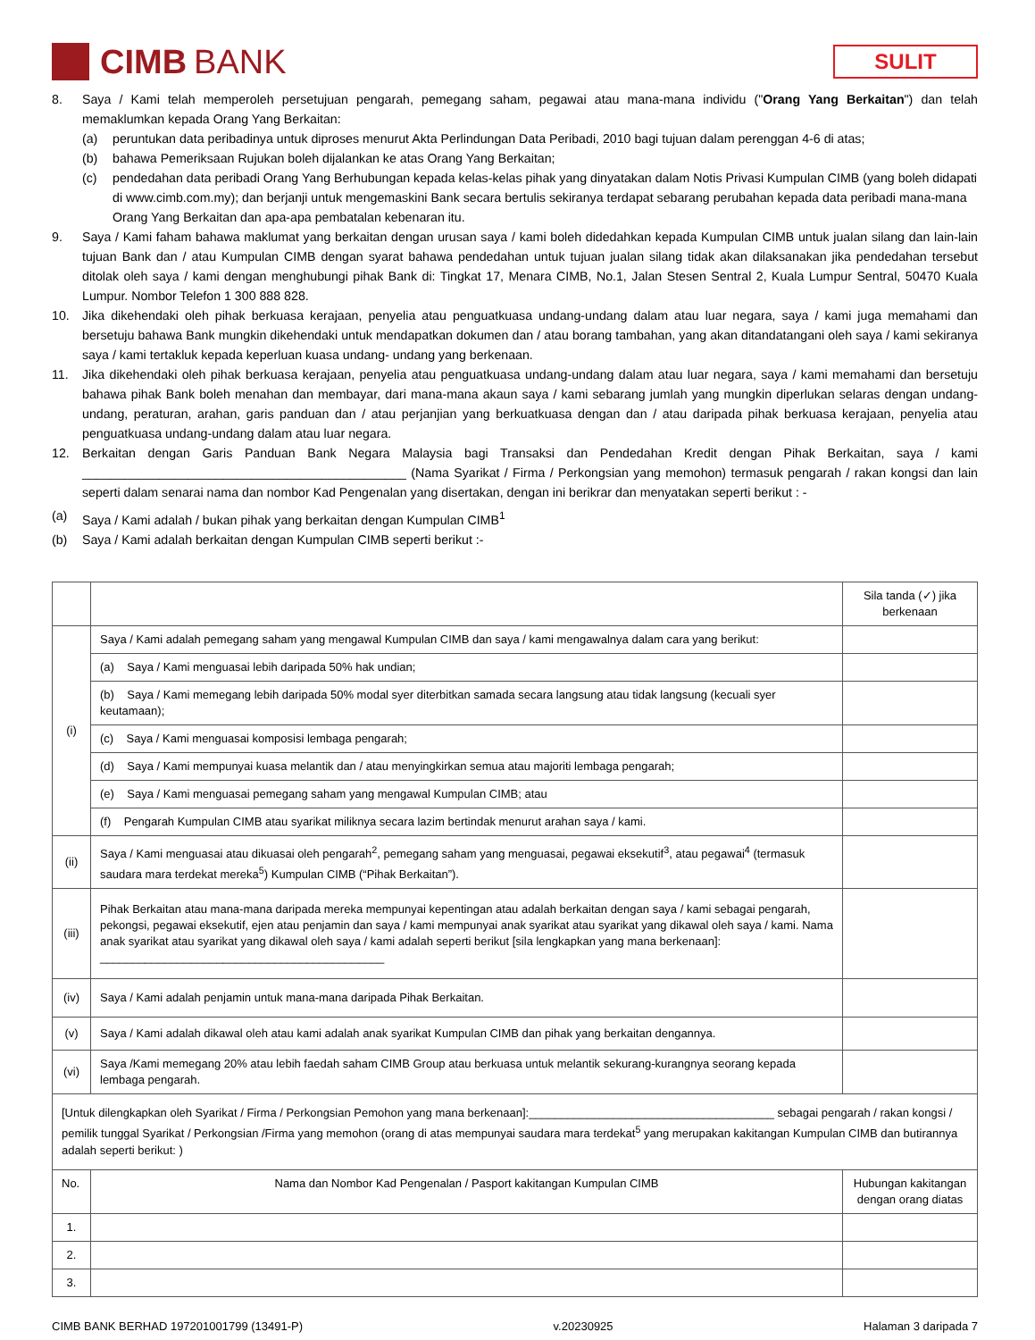CIMB BANK
SULIT
8. Saya / Kami telah memperoleh persetujuan pengarah, pemegang saham, pegawai atau mana-mana individu ("Orang Yang Berkaitan") dan telah memaklumkan kepada Orang Yang Berkaitan:
(a) peruntukan data peribadinya untuk diproses menurut Akta Perlindungan Data Peribadi, 2010 bagi tujuan dalam perenggan 4-6 di atas;
(b) bahawa Pemeriksaan Rujukan boleh dijalankan ke atas Orang Yang Berkaitan;
(c) pendedahan data peribadi Orang Yang Berhubungan kepada kelas-kelas pihak yang dinyatakan dalam Notis Privasi Kumpulan CIMB (yang boleh didapati di www.cimb.com.my); dan berjanji untuk mengemaskini Bank secara bertulis sekiranya terdapat sebarang perubahan kepada data peribadi mana-mana Orang Yang Berkaitan dan apa-apa pembatalan kebenaran itu.
9. Saya / Kami faham bahawa maklumat yang berkaitan dengan urusan saya / kami boleh didedahkan kepada Kumpulan CIMB untuk jualan silang dan lain-lain tujuan Bank dan / atau Kumpulan CIMB dengan syarat bahawa pendedahan untuk tujuan jualan silang tidak akan dilaksanakan jika pendedahan tersebut ditolak oleh saya / kami dengan menghubungi pihak Bank di: Tingkat 17, Menara CIMB, No.1, Jalan Stesen Sentral 2, Kuala Lumpur Sentral, 50470 Kuala Lumpur. Nombor Telefon 1 300 888 828.
10. Jika dikehendaki oleh pihak berkuasa kerajaan, penyelia atau penguatkuasa undang-undang dalam atau luar negara, saya / kami juga memahami dan bersetuju bahawa Bank mungkin dikehendaki untuk mendapatkan dokumen dan / atau borang tambahan, yang akan ditandatangani oleh saya / kami sekiranya saya / kami tertakluk kepada keperluan kuasa undang- undang yang berkenaan.
11. Jika dikehendaki oleh pihak berkuasa kerajaan, penyelia atau penguatkuasa undang-undang dalam atau luar negara, saya / kami memahami dan bersetuju bahawa pihak Bank boleh menahan dan membayar, dari mana-mana akaun saya / kami sebarang jumlah yang mungkin diperlukan selaras dengan undang-undang, peraturan, arahan, garis panduan dan / atau perjanjian yang berkuatkuasa dengan dan / atau daripada pihak berkuasa kerajaan, penyelia atau penguatkuasa undang-undang dalam atau luar negara.
12. Berkaitan dengan Garis Panduan Bank Negara Malaysia bagi Transaksi dan Pendedahan Kredit dengan Pihak Berkaitan, saya / kami ______________________________________________ (Nama Syarikat / Firma / Perkongsian yang memohon) termasuk pengarah / rakan kongsi dan lain seperti dalam senarai nama dan nombor Kad Pengenalan yang disertakan, dengan ini berikrar dan menyatakan seperti berikut : -
(a) Saya / Kami adalah / bukan pihak yang berkaitan dengan Kumpulan CIMB<sup>1</sup>
(b) Saya / Kami adalah berkaitan dengan Kumpulan CIMB seperti berikut :-
| | | Sila tanda (✓) jika berkenaan |
| (i) | Saya / Kami adalah pemegang saham yang mengawal Kumpulan CIMB dan saya / kami mengawalnya dalam cara yang berikut: | |
| | (a) Saya / Kami menguasai lebih daripada 50% hak undian; | |
| | (b) Saya / Kami memegang lebih daripada 50% modal syer diterbitkan samada secara langsung atau tidak langsung (kecuali syer keutamaan); | |
| | (c) Saya / Kami menguasai komposisi lembaga pengarah; | |
| | (d) Saya / Kami mempunyai kuasa melantik dan / atau menyingkirkan semua atau majoriti lembaga pengarah; | |
| | (e) Saya / Kami menguasai pemegang saham yang mengawal Kumpulan CIMB; atau | |
| | (f) Pengarah Kumpulan CIMB atau syarikat miliknya secara lazim bertindak menurut arahan saya / kami. | |
| (ii) | Saya / Kami menguasai atau dikuasai oleh pengarah<sup>2</sup>, pemegang saham yang menguasai, pegawai eksekutif<sup>3</sup>, atau pegawai<sup>4</sup> (termasuk saudara mara terdekat mereka<sup>5</sup>) Kumpulan CIMB (“Pihak Berkaitan”). | |
| (iii) | Pihak Berkaitan atau mana-mana daripada mereka mempunyai kepentingan atau adalah berkaitan dengan saya / kami sebagai pengarah, pekongsi, pegawai eksekutif, ejen atau penjamin dan saya / kami mempunyai anak syarikat atau syarikat yang dikawal oleh saya / kami. Nama anak syarikat atau syarikat yang dikawal oleh saya / kami adalah seperti berikut [sila lengkapkan yang mana berkenaan]: ____________________________________________ | |
| (iv) | Saya / Kami adalah penjamin untuk mana-mana daripada Pihak Berkaitan. | |
| (v) | Saya / Kami adalah dikawal oleh atau kami adalah anak syarikat Kumpulan CIMB dan pihak yang berkaitan dengannya. | |
| (vi) | Saya /Kami memegang 20% atau lebih faedah saham CIMB Group atau berkuasa untuk melantik sekurang-kurangnya seorang kepada lembaga pengarah. | |
| [Untuk dilengkapkan oleh Syarikat / Firma / Perkongsian Pemohon yang mana berkenaan]:______________________________________ sebagai pengarah / rakan kongsi / pemilik tunggal Syarikat / Perkongsian /Firma yang memohon (orang di atas mempunyai saudara mara terdekat<sup>5</sup> yang merupakan kakitangan Kumpulan CIMB dan butirannya adalah seperti berikut: ) | | |
| No. | Nama dan Nombor Kad Pengenalan / Pasport kakitangan Kumpulan CIMB | Hubungan kakitangan dengan orang diatas |
| 1. | | |
| 2. | | |
| 3. | | |
CIMB BANK BERHAD 197201001799 (13491-P) v.20230925 Halaman 3 daripada 7